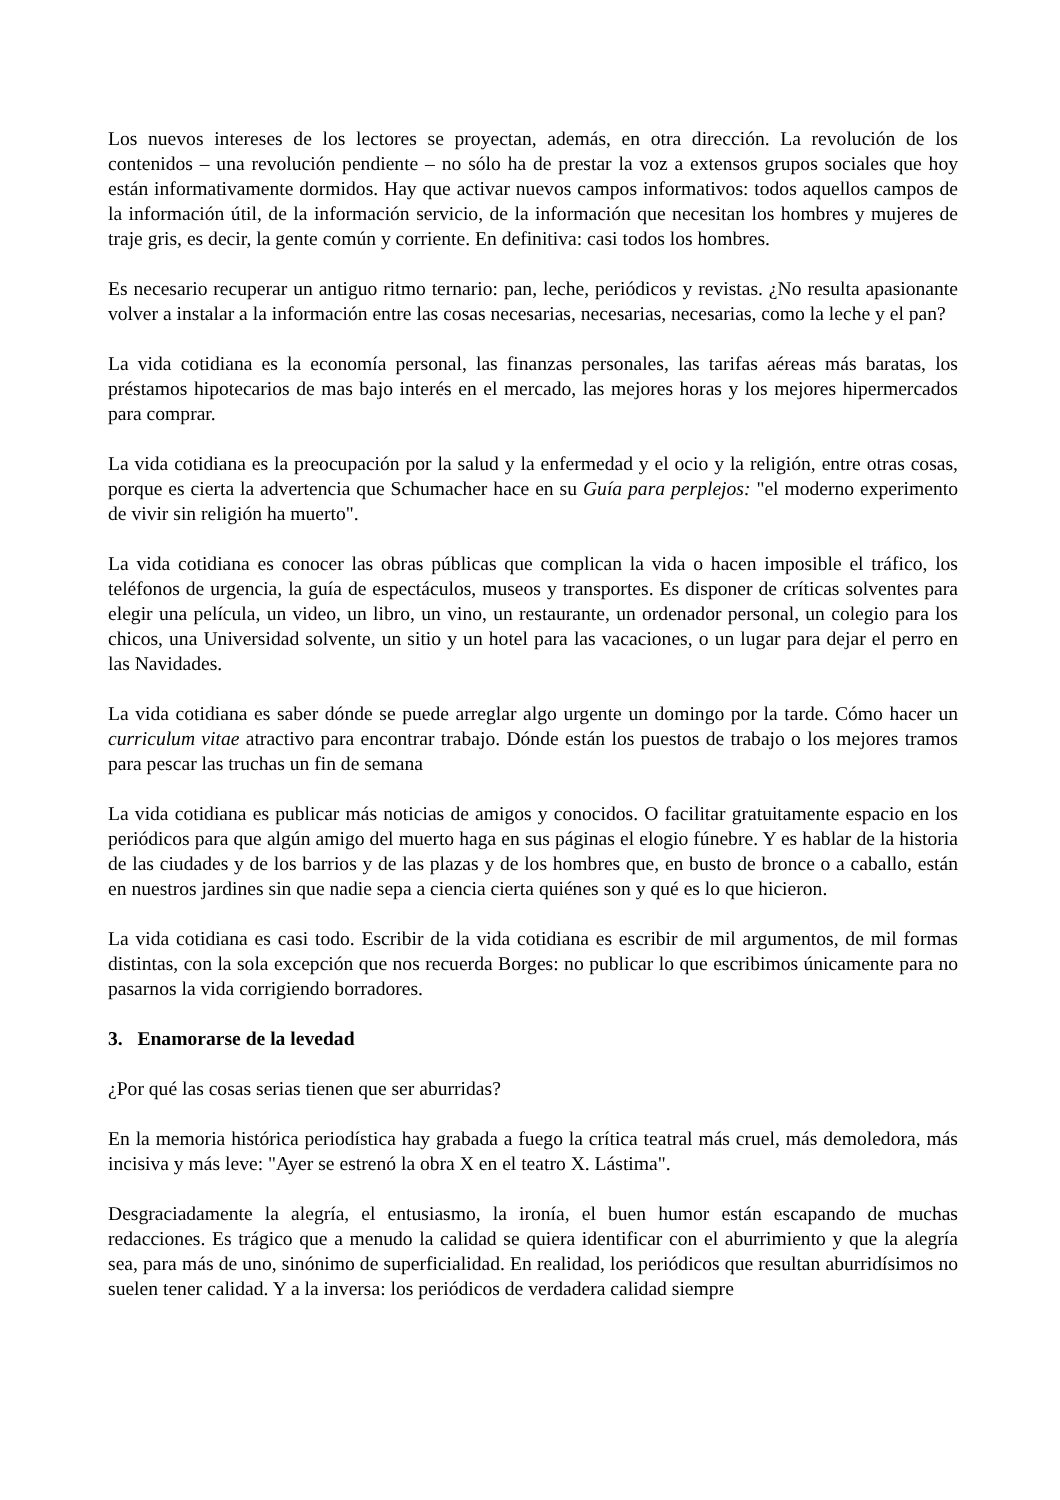Los nuevos intereses de los lectores se proyectan, además, en otra dirección. La revolución de los contenidos – una revolución pendiente – no sólo ha de prestar la voz a extensos grupos sociales que hoy están informativamente dormidos. Hay que activar nuevos campos informativos: todos aquellos campos de la información útil, de la información servicio, de la información que necesitan los hombres y mujeres de traje gris, es decir, la gente común y corriente. En definitiva: casi todos los hombres.
Es necesario recuperar un antiguo ritmo ternario: pan, leche, periódicos y revistas. ¿No resulta apasionante volver a instalar a la información entre las cosas necesarias, necesarias, necesarias, como la leche y el pan?
La vida cotidiana es la economía personal, las finanzas personales, las tarifas aéreas más baratas, los préstamos hipotecarios de mas bajo interés en el mercado, las mejores horas y los mejores hipermercados para comprar.
La vida cotidiana es la preocupación por la salud y la enfermedad y el ocio y la religión, entre otras cosas, porque es cierta la advertencia que Schumacher hace en su Guía para perplejos: "el moderno experimento de vivir sin religión ha muerto".
La vida cotidiana es conocer las obras públicas que complican la vida o hacen imposible el tráfico, los teléfonos de urgencia, la guía de espectáculos, museos y transportes. Es disponer de críticas solventes para elegir una película, un video, un libro, un vino, un restaurante, un ordenador personal, un colegio para los chicos, una Universidad solvente, un sitio y un hotel para las vacaciones, o un lugar para dejar el perro en las Navidades.
La vida cotidiana es saber dónde se puede arreglar algo urgente un domingo por la tarde. Cómo hacer un curriculum vitae atractivo para encontrar trabajo. Dónde están los puestos de trabajo o los mejores tramos para pescar las truchas un fin de semana
La vida cotidiana es publicar más noticias de amigos y conocidos. O facilitar gratuitamente espacio en los periódicos para que algún amigo del muerto haga en sus páginas el elogio fúnebre. Y es hablar de la historia de las ciudades y de los barrios y de las plazas y de los hombres que, en busto de bronce o a caballo, están en nuestros jardines sin que nadie sepa a ciencia cierta quiénes son y qué es lo que hicieron.
La vida cotidiana es casi todo. Escribir de la vida cotidiana es escribir de mil argumentos, de mil formas distintas, con la sola excepción que nos recuerda Borges: no publicar lo que escribimos únicamente para no pasarnos la vida corrigiendo borradores.
3. Enamorarse de la levedad
¿Por qué las cosas serias tienen que ser aburridas?
En la memoria histórica periodística hay grabada a fuego la crítica teatral más cruel, más demoledora, más incisiva y más leve: "Ayer se estrenó la obra X en el teatro X. Lástima".
Desgraciadamente la alegría, el entusiasmo, la ironía, el buen humor están escapando de muchas redacciones. Es trágico que a menudo la calidad se quiera identificar con el aburrimiento y que la alegría sea, para más de uno, sinónimo de superficialidad. En realidad, los periódicos que resultan aburridísimos no suelen tener calidad. Y a la inversa: los periódicos de verdadera calidad siempre